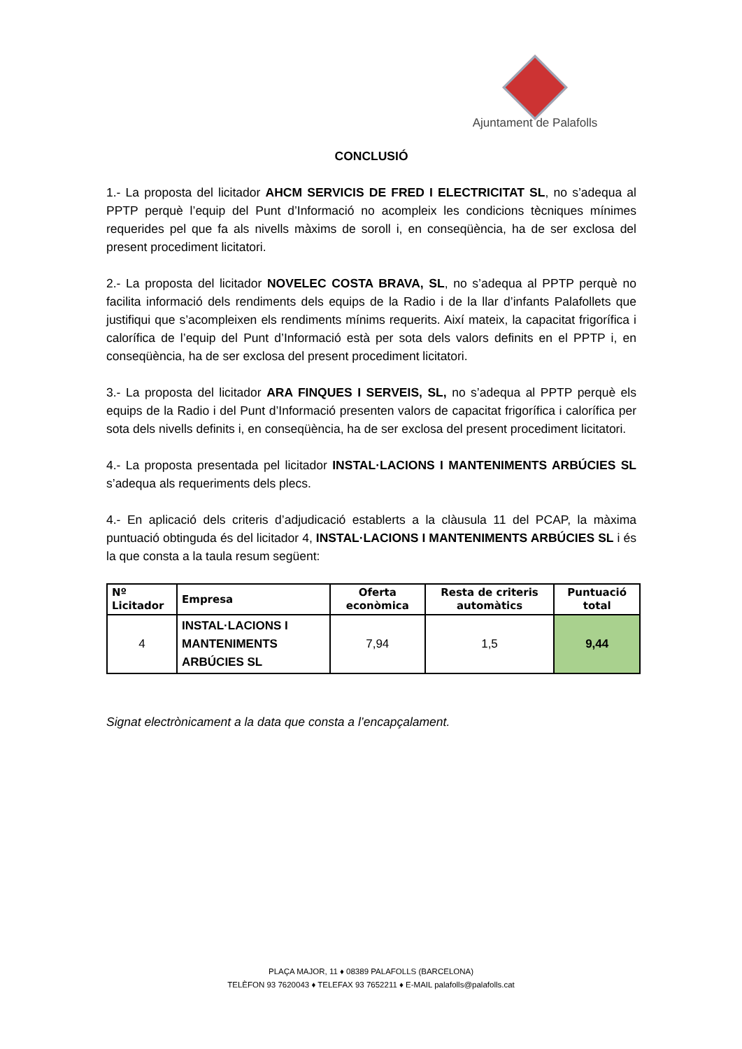Ajuntament de Palafolls
CONCLUSIÓ
1.- La proposta del licitador AHCM SERVICIS DE FRED I ELECTRICITAT SL, no s’adequa al PPTP perquè l’equip del Punt d’Informació no acompleix les condicions tècniques mínimes requerides pel que fa als nivells màxims de soroll i, en conseqüència, ha de ser exclosa del present procediment licitatori.
2.- La proposta del licitador NOVELEC COSTA BRAVA, SL, no s’adequa al PPTP perquè no facilita informació dels rendiments dels equips de la Radio i de la llar d’infants Palafollets que justifiqui que s’acompleixen els rendiments mínims requerits. Així mateix, la capacitat frigorífica i calorífica de l’equip del Punt d’Informació està per sota dels valors definits en el PPTP i, en conseqüència, ha de ser exclosa del present procediment licitatori.
3.- La proposta del licitador ARA FINQUES I SERVEIS, SL, no s’adequa al PPTP perquè els equips de la Radio i del Punt d’Informació presenten valors de capacitat frigorífica i calorífica per sota dels nivells definits i, en conseqüència, ha de ser exclosa del present procediment licitatori.
4.- La proposta presentada pel licitador INSTAL·LACIONS I MANTENIMENTS ARBÚCIES SL s’adequa als requeriments dels plecs.
4.- En aplicació dels criteris d’adjudicació establerts a la clàusula 11 del PCAP, la màxima puntuació obtinguda és del licitador 4, INSTAL·LACIONS I MANTENIMENTS ARBÚCIES SL i és la que consta a la taula resum següent:
| Nº Licitador | Empresa | Oferta econòmica | Resta de criteris automàtics | Puntuació total |
| --- | --- | --- | --- | --- |
| 4 | INSTAL·LACIONS I MANTENIMENTS ARBÚCIES SL | 7,94 | 1,5 | 9,44 |
Signat electrònicament a la data que consta a l’encapçalament.
PLAÇA MAJOR, 11 ♦ 08389 PALAFOLLS (BARCELONA)
TELÈFON 93 7620043 ♦ TELEFAX 93 7652211 ♦ E-MAIL palafolls@palafolls.cat